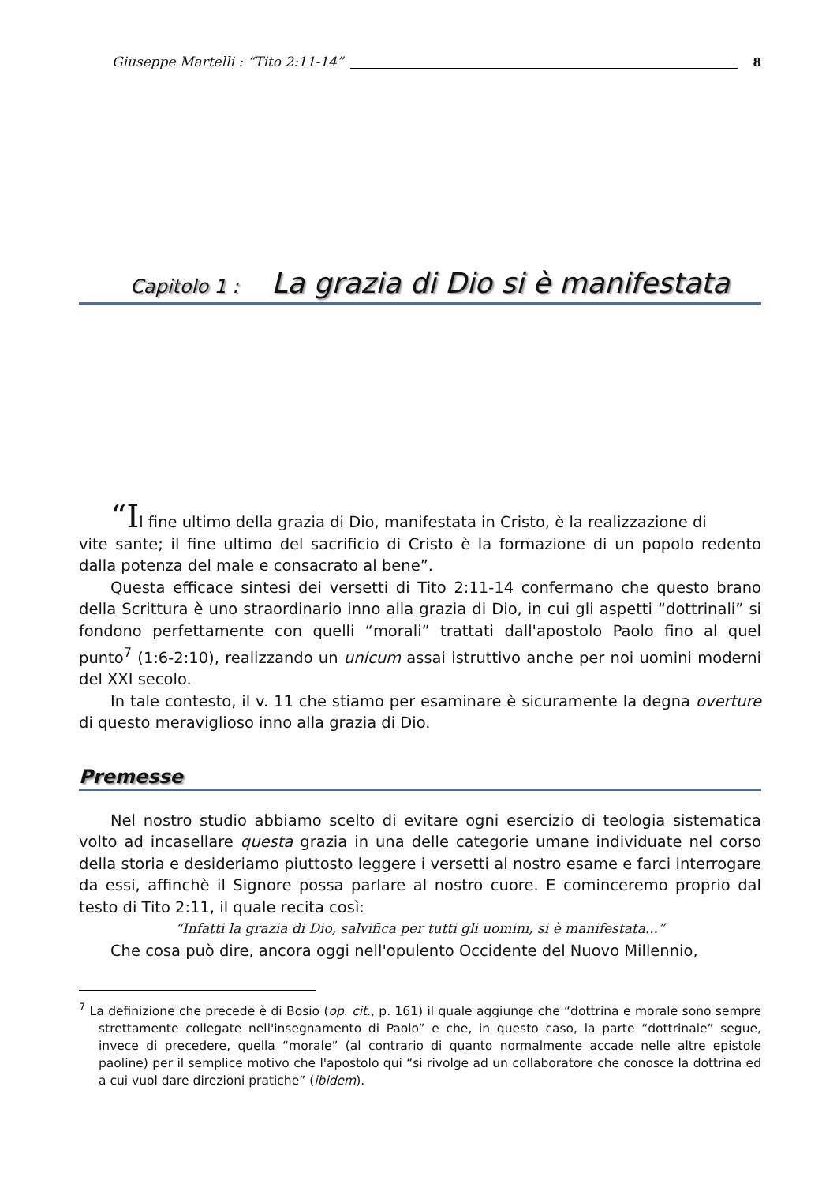Giuseppe Martelli : “Tito 2:11-14” 8
Capitolo 1 : La grazia di Dio si è manifestata
“Il fine ultimo della grazia di Dio, manifestata in Cristo, è la realizzazione di
vite sante; il fine ultimo del sacrificio di Cristo è la formazione di un popolo redento dalla potenza del male e consacrato al bene”.
Questa efficace sintesi dei versetti di Tito 2:11-14 confermano che questo brano della Scrittura è uno straordinario inno alla grazia di Dio, in cui gli aspetti “dottrinali” si fondono perfettamente con quelli “morali” trattati dall'apostolo Paolo fino al quel punto<sup>7</sup> (1:6-2:10), realizzando un unicum assai istruttivo anche per noi uomini moderni del XXI secolo.
In tale contesto, il v. 11 che stiamo per esaminare è sicuramente la degna overture di questo meraviglioso inno alla grazia di Dio.
Premesse
Nel nostro studio abbiamo scelto di evitare ogni esercizio di teologia sistematica volto ad incasellare questa grazia in una delle categorie umane individuate nel corso della storia e desideriamo piuttosto leggere i versetti al nostro esame e farci interrogare da essi, affinchè il Signore possa parlare al nostro cuore. E cominceremo proprio dal testo di Tito 2:11, il quale recita così:
“Infatti la grazia di Dio, salvifica per tutti gli uomini, si è manifestata...”
Che cosa può dire, ancora oggi nell'opulento Occidente del Nuovo Millennio,
<sup>7</sup> La definizione che precede è di Bosio (op. cit., p. 161) il quale aggiunge che “dottrina e morale sono sempre strettamente collegate nell'insegnamento di Paolo” e che, in questo caso, la parte “dottrinale” segue, invece di precedere, quella “morale” (al contrario di quanto normalmente accade nelle altre epistole paoline) per il semplice motivo che l'apostolo qui “si rivolge ad un collaboratore che conosce la dottrina ed a cui vuol dare direzioni pratiche” (ibidem).